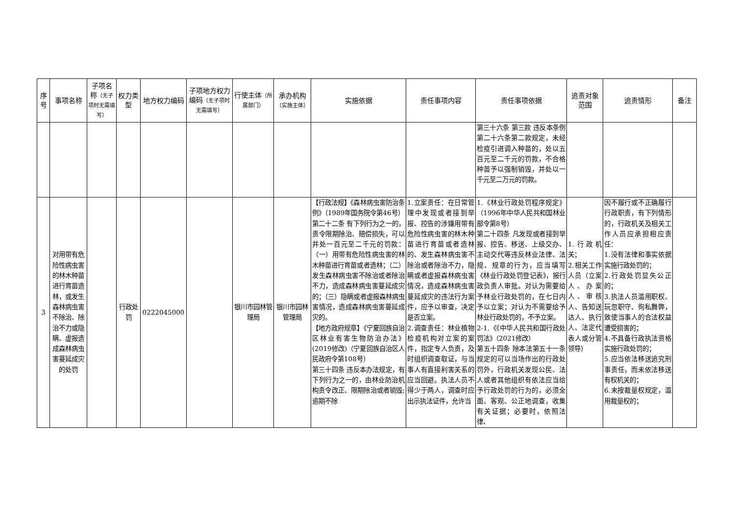| 序号 | 事项名称 | 子项名称 （无子项时无需填写） | 权力类型 | 地方权力编码 | 子项地方权力编码 （无子项时无需填写） | 行使主体 （所属部门） | 承办机构 （实施主体） | 实施依据 | 责任事项内容 | 责任事项依据 | 追责对象范围 | 追责情形 | 备注 |
| --- | --- | --- | --- | --- | --- | --- | --- | --- | --- | --- | --- | --- | --- |
| | | | | | | | | | | 第三十六条 第三款 违反本条例第二十六条第二款规定，未经检疫引进调入种苗的，处以五百元至二千元的罚款，不合格种苗予以强制销毁，并处以一千元至二万元的罚款。 | | | |
| 3 | 对用带有危险性病虫害的林木种苗进行育苗造林，或发生森林病虫害不除治、除治不力或隐瞒、虚报造成森林病虫害蔓延成灾的处罚 | | 行政处罚 | 0222045000 | | 银川市园林管理局 | 银川市园林管理局 | 【行政法规】《森林病虫害防治条例》（1989年国务院令第46号） 第二十二条 有下列行为之一的，责令限期除治、赔偿损失，可以并处一百元至二千元的罚款：（一）用带有危险性病虫害的林木种苗进行育苗或者造林；（二）发生森林病虫害不除治或者除治不力，造成森林病虫害蔓延成灾的；（三）隐瞒或者虚报森林病虫害情况，造成森林病虫害蔓延成灾的。 【地方政府规章】《宁夏回族自治区林业有害生物防治办法》(2019修改)（宁夏回族自治区人民政府令第108号） 第三十四条 违反本办法规定，有下列行为之一的，由林业防治机构责令改正、限期除治或者销毁;逾期不除 | 1.立案责任：在日常管理中发现或者接到举报、控告的涉嫌用带有危险性病虫害的林木种苗进行育苗或者造林的、发生森林病虫害不除治或者除治不力，隐瞒或者虚报森林病虫害情况，造成森林病虫害蔓延成灾的违法行为案件，应予以审查，决定是否立案。 2.调查责任：林业植物检疫机构对立案的案件，指定专人负责，及时组织调查取证，与当事人有直接利害关系的应当回避。执法人员不得少于两人，调查时应出示执法证件，允许当 | 1.《林业行政处罚程序规定》（1996年中华人民共和国林业部令第8号） 第二十四条 凡发现或者接到举报、控告、移送、上级交办、主动交代等违反林业法律、法规、规章的行为，应当填写《林业行政处罚登记表》，报行政负责人审批。对认为需要给予林业行政处罚的，在七日内予以立案；对认为不需要给予林业行政处罚的，不予立案。 2-1.《《中华人民共和国行政处罚法》（2021修改） 第五十四条 除本法第五十一条规定的可以当场作出的行政处罚外，行政机关发现公民、法人或者其他组织有依法应当给予行政处罚的行为的，必须全面、客观、公正地调查，收集有关证据；必要时，依照法律、 | 1.行政机关； 2.相关工作人员（立案人、办案人、审核人、告知送达人、执行人、法定代表人或分管领导） | 因不履行或不正确履行行政职责，有下列情形的，行政机关及相关工作人员应承担相应责任： 1.没有法律和事实依据实施行政处罚的； 2.行政处罚显失公正的； 3.执法人员滥用职权、玩忽职守、徇私舞弊，致使当事人的合法权益遭受损害的； 4.不具备行政执法资格实施行政处罚的； 5.应当依法移送追究刑事责任，而未依法移送有权机关的； 6.未按裁量权规定，滥用裁量权的； | |